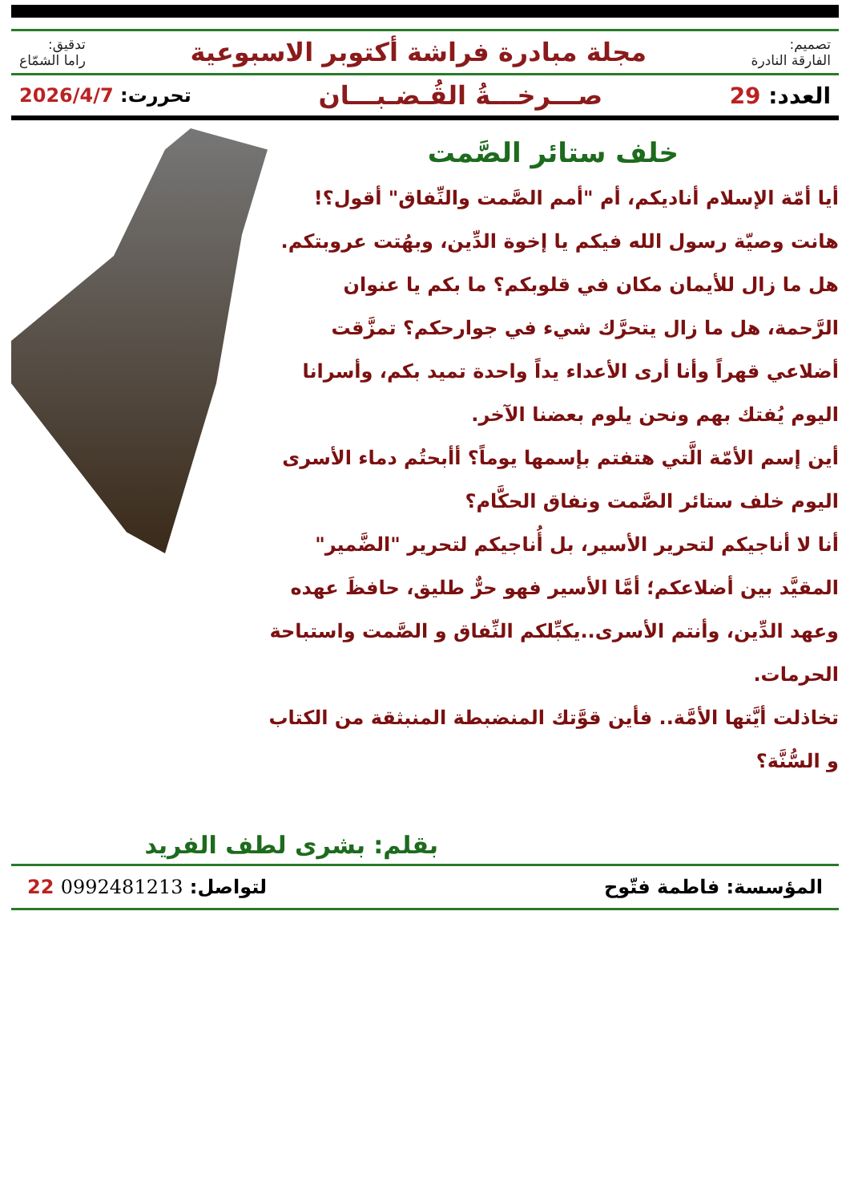تصميم:
الفارقة النادرة
مجلة مبادرة فراشة أكتوبر الاسبوعية
تدقيق:
راما الشمّاع
العدد: 29 صـــرخـــةُ القُـضـبـــان
تحررت: 2026/4/7
خلف ستائر الصَّمت
أيا أمّة الإسلام أناديكم، أم "أمم الصَّمت والنِّفاق" أقول؟! هانت وصيّة رسول الله فيكم يا إخوة الدِّين، وبهُتت عروبتكم.
هل ما زال للأيمان مكان في قلوبكم؟ ما بكم يا عنوان الرَّحمة، هل ما زال يتحرَّك شيء في جوارحكم؟ تمزَّقت أضلاعي قهراً وأنا أرى الأعداء يداً واحدة تميد بكم، وأسرانا اليوم يُفتك بهم ونحن يلوم بعضنا الآخر.
أين إسم الأمّة الَّتي هتفتم بإسمها يوماً؟ أأبحتُم دماء الأسرى اليوم خلف ستائر الصَّمت ونفاق الحكَّام؟
أنا لا أناجيكم لتحرير الأسير، بل أُناجيكم لتحرير "الضَّمير" المقيَّد بين أضلاعكم؛ أمَّا الأسير فهو حرٌّ طليق، حافظَ عهده وعهد الدِّين، وأنتم الأسرى..يكبِّلكم النِّفاق و الصَّمت واستباحة الحرمات.
تخاذلت أيَّتها الأمَّة.. فأين قوَّتك المنضبطة المنبثقة من الكتاب و السُّنَّة؟
بقلم: بشرى لطف الفريد
المؤسسة: فاطمة فتّوح لتواصل: 0992481213 22